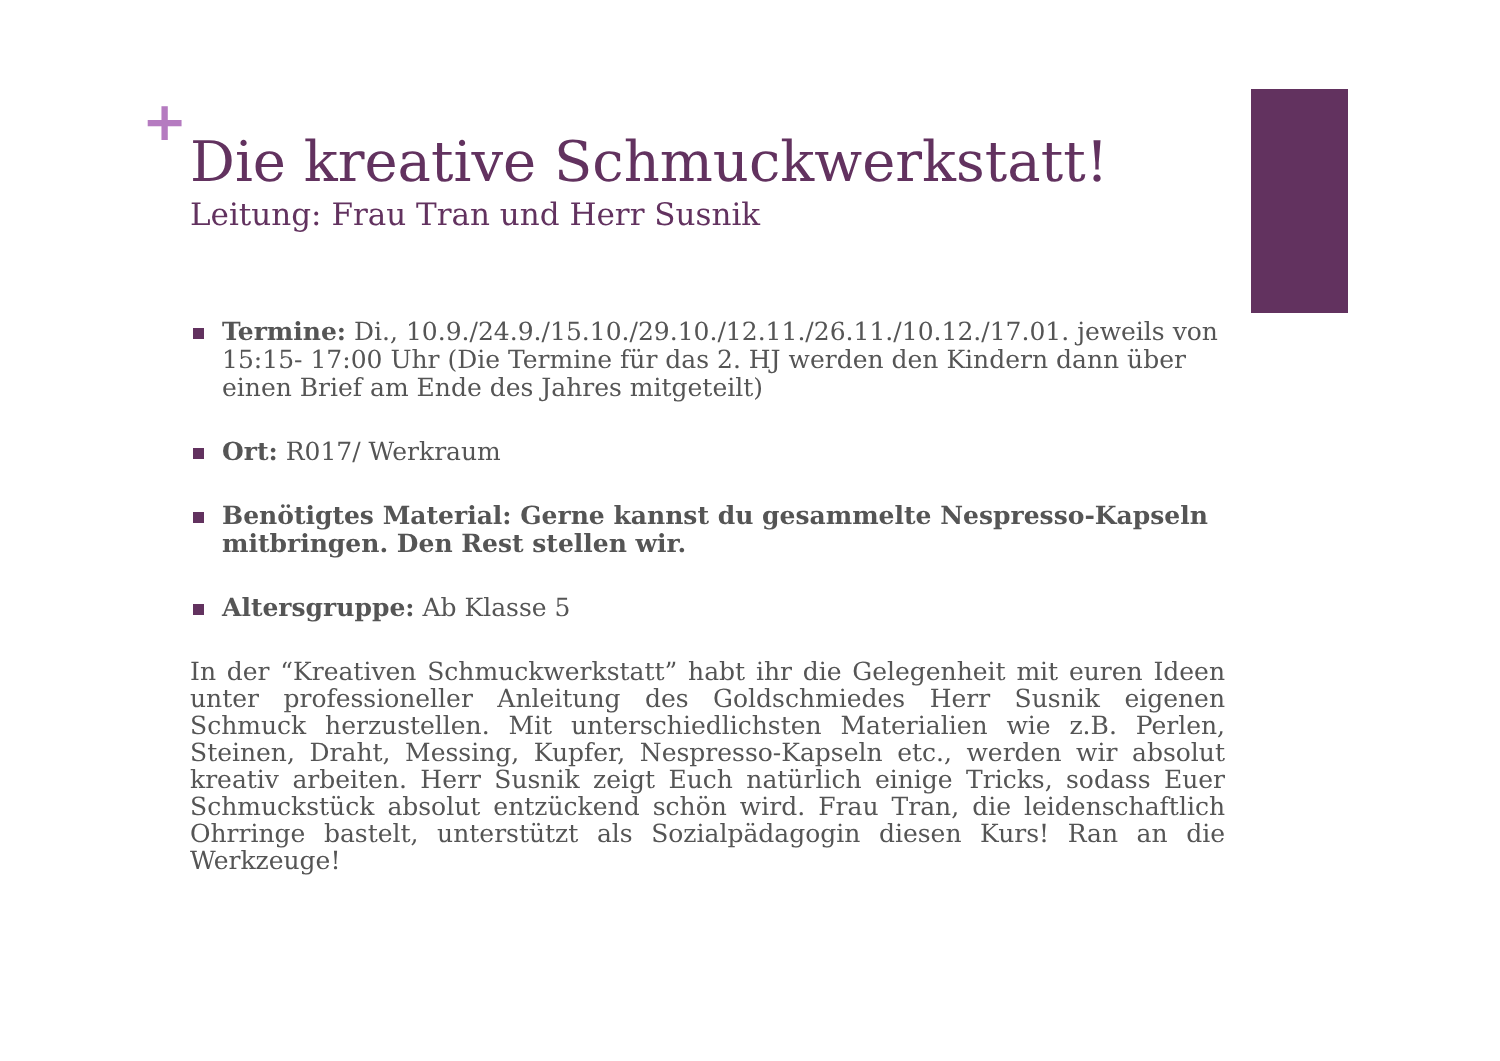+
Die kreative Schmuckwerkstatt!
Leitung: Frau Tran und Herr Susnik
Termine: Di., 10.9./24.9./15.10./29.10./12.11./26.11./10.12./17.01. jeweils von 15:15- 17:00 Uhr (Die Termine für das 2. HJ werden den Kindern dann über einen Brief am Ende des Jahres mitgeteilt)
Ort: R017/ Werkraum
Benötigtes Material: Gerne kannst du gesammelte Nespresso-Kapseln mitbringen. Den Rest stellen wir.
Altersgruppe: Ab Klasse 5
In der “Kreativen Schmuckwerkstatt” habt ihr die Gelegenheit mit euren Ideen unter professioneller Anleitung des Goldschmiedes Herr Susnik eigenen Schmuck herzustellen. Mit unterschiedlichsten Materialien wie z.B. Perlen, Steinen, Draht, Messing, Kupfer, Nespresso-Kapseln etc., werden wir absolut kreativ arbeiten. Herr Susnik zeigt Euch natürlich einige Tricks, sodass Euer Schmuckstück absolut entzückend schön wird. Frau Tran, die leidenschaftlich Ohrringe bastelt, unterstützt als Sozialpädagogin diesen Kurs! Ran an die Werkzeuge!